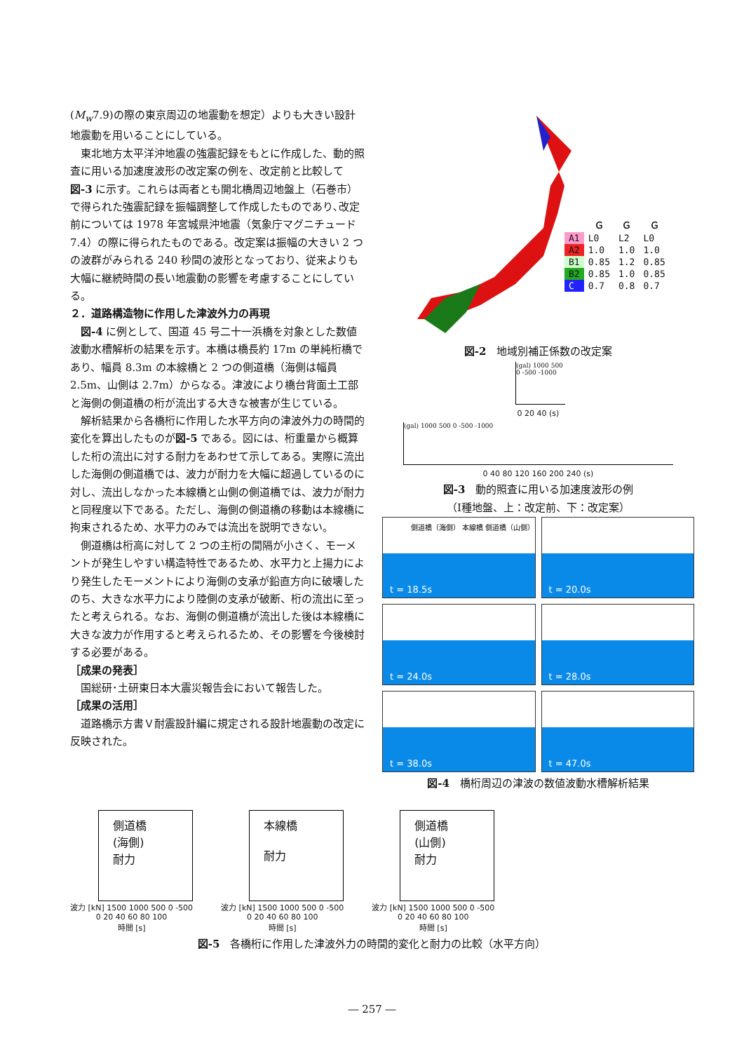(M<sub>w</sub>7.9)の際の東京周辺の地震動を想定）よりも大きい設計地震動を用いることにしている。
東北地方太平洋沖地震の強震記録をもとに作成した、動的照査に用いる加速度波形の改定案の例を、改定前と比較して図-3 に示す。これらは両者とも開北橋周辺地盤上（石巻市）で得られた強震記録を振幅調整して作成したものであり､改定前については 1978 年宮城県沖地震（気象庁マグニチュード 7.4）の際に得られたものである。改定案は振幅の大きい 2 つの波群がみられる 240 秒間の波形となっており、従来よりも大幅に継続時間の長い地震動の影響を考慮することにしている。
２．道路構造物に作用した津波外力の再現
図-4 に例として、国道 45 号二十一浜橋を対象とした数値波動水槽解析の結果を示す。本橋は橋長約 17m の単純桁橋であり、幅員 8.3m の本線橋と 2 つの側道橋（海側は幅員 2.5m、山側は 2.7m）からなる。津波により橋台背面土工部と海側の側道橋の桁が流出する大きな被害が生じている。
解析結果から各橋桁に作用した水平方向の津波外力の時間的変化を算出したものが図-5 である。図には、桁重量から概算した桁の流出に対する耐力をあわせて示してある。実際に流出した海側の側道橋では、波力が耐力を大幅に超過しているのに対し、流出しなかった本線橋と山側の側道橋では、波力が耐力と同程度以下である。ただし、海側の側道橋の移動は本線橋に拘束されるため、水平力のみでは流出を説明できない。
側道橋は桁高に対して 2 つの主桁の間隔が小さく、モーメントが発生しやすい構造特性であるため、水平力と上揚力により発生したモーメントにより海側の支承が鉛直方向に破壊したのち、大きな水平力により陸側の支承が破断、桁の流出に至ったと考えられる。なお、海側の側道橋が流出した後は本線橋に大きな波力が作用すると考えられるため、その影響を今後検討する必要がある。
［成果の発表］
国総研･土研東日本大震災報告会において報告した。
［成果の活用］
道路橋示方書Ｖ耐震設計編に規定される設計地震動の改定に反映された。
| | Ｇ | Ｇ | Ｇ |
| --- | --- | --- | --- |
| A1 | L0 | L2 | L0 |
| A2 | 1.0 | 1.0 | 1.0 |
| B1 | 0.85 | 1.2 | 0.85 |
| B2 | 0.85 | 1.0 | 0.85 |
| C | 0.7 | 0.8 | 0.7 |
図-2　地域別補正係数の改定案
(gal) 1000 500 0 -500 -1000
0 20 40 (s)
(gal) 1000 500 0 -500 -1000
0 40 80 120 160 200 240 (s)
図-3　動的照査に用いる加速度波形の例
（Ⅰ種地盤、上：改定前、下：改定案）
側道橋（海側） 本線橋 側道橋（山側） t = 18.5s
t = 20.0s
t = 24.0s
t = 28.0s
t = 38.0s
t = 47.0s
図-4　橋桁周辺の津波の数値波動水槽解析結果
側道橋
(海側)
耐力
波力 [kN] 1500 1000 500 0 -500
0 20 40 60 80 100
時間 [s]
本線橋
耐力
波力 [kN] 1500 1000 500 0 -500
0 20 40 60 80 100
時間 [s]
側道橋
(山側)
耐力
波力 [kN] 1500 1000 500 0 -500
0 20 40 60 80 100
時間 [s]
図-5　各橋桁に作用した津波外力の時間的変化と耐力の比較（水平方向）
― 257 ―